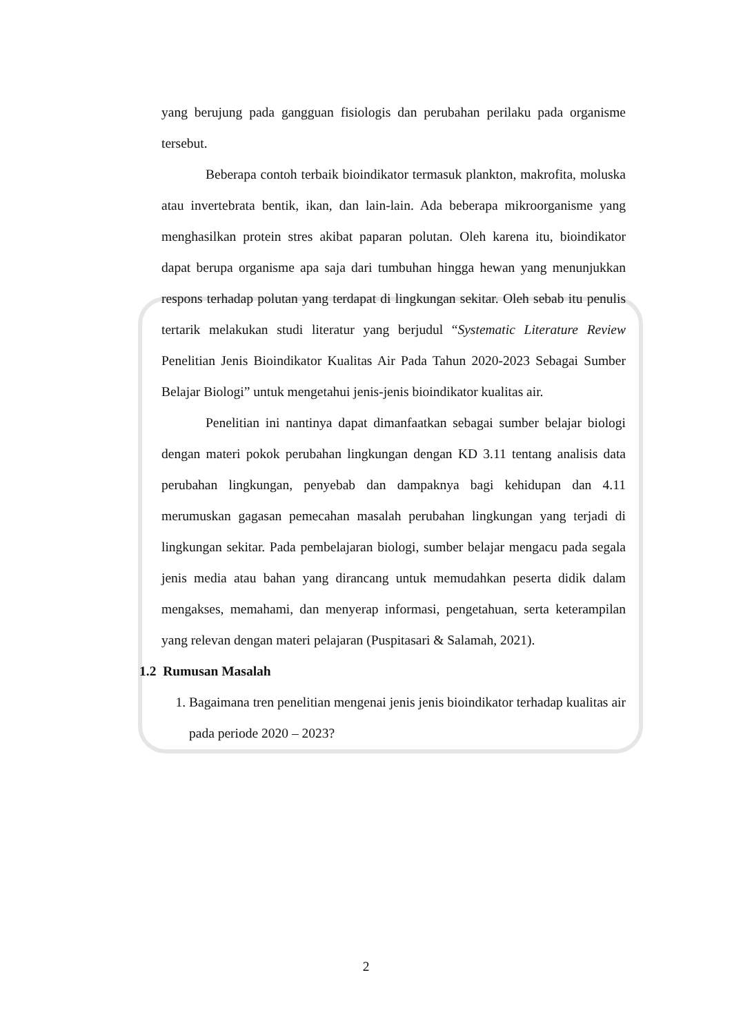yang berujung pada gangguan fisiologis dan perubahan perilaku pada organisme tersebut.
Beberapa contoh terbaik bioindikator termasuk plankton, makrofita, moluska atau invertebrata bentik, ikan, dan lain-lain. Ada beberapa mikroorganisme yang menghasilkan protein stres akibat paparan polutan. Oleh karena itu, bioindikator dapat berupa organisme apa saja dari tumbuhan hingga hewan yang menunjukkan respons terhadap polutan yang terdapat di lingkungan sekitar. Oleh sebab itu penulis tertarik melakukan studi literatur yang berjudul “Systematic Literature Review Penelitian Jenis Bioindikator Kualitas Air Pada Tahun 2020-2023 Sebagai Sumber Belajar Biologi” untuk mengetahui jenis-jenis bioindikator kualitas air.
Penelitian ini nantinya dapat dimanfaatkan sebagai sumber belajar biologi dengan materi pokok perubahan lingkungan dengan KD 3.11 tentang analisis data perubahan lingkungan, penyebab dan dampaknya bagi kehidupan dan 4.11 merumuskan gagasan pemecahan masalah perubahan lingkungan yang terjadi di lingkungan sekitar. Pada pembelajaran biologi, sumber belajar mengacu pada segala jenis media atau bahan yang dirancang untuk memudahkan peserta didik dalam mengakses, memahami, dan menyerap informasi, pengetahuan, serta keterampilan yang relevan dengan materi pelajaran (Puspitasari & Salamah, 2021).
1.2 Rumusan Masalah
1. Bagaimana tren penelitian mengenai jenis jenis bioindikator terhadap kualitas air pada periode 2020 – 2023?
2